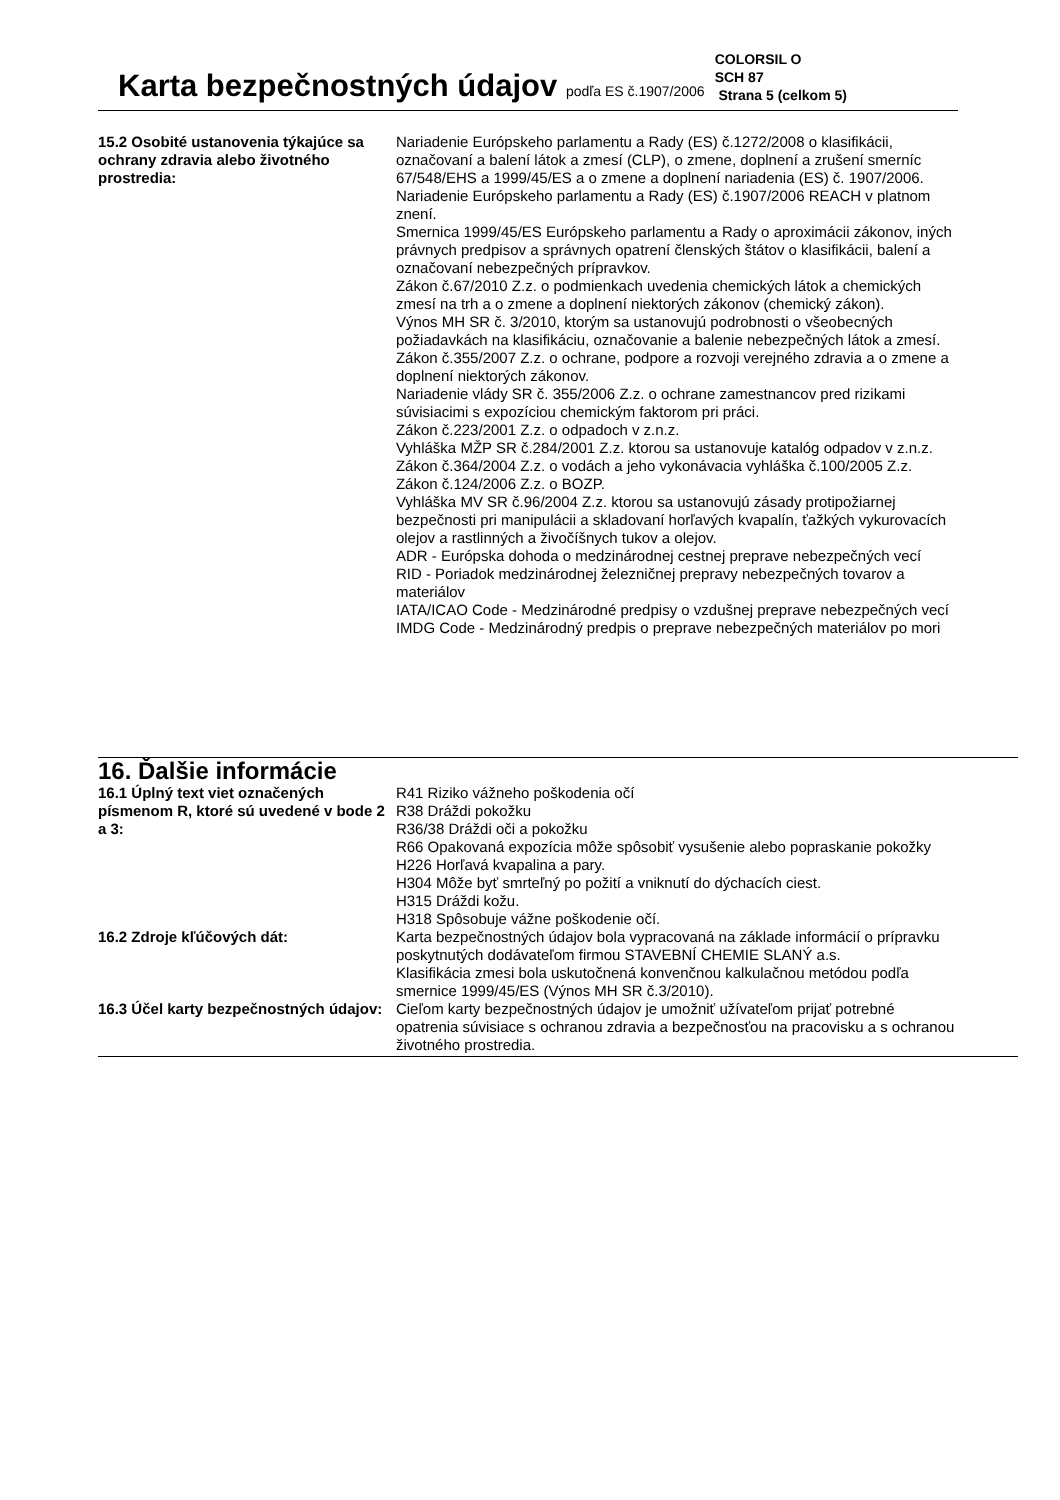Karta bezpečnostných údajov podľa ES č.1907/2006
COLORSIL O
SCH 87
Strana 5 (celkom 5)
15.2 Osobité ustanovenia týkajúce sa ochrany zdravia alebo životného prostredia:
Nariadenie Európskeho parlamentu a Rady (ES) č.1272/2008 o klasifikácii, označovaní a balení látok a zmesí (CLP), o zmene, doplnení a zrušení smerníc 67/548/EHS a 1999/45/ES a o zmene a doplnení nariadenia (ES) č. 1907/2006.
Nariadenie Európskeho parlamentu a Rady (ES) č.1907/2006 REACH v platnom znení.
Smernica 1999/45/ES Európskeho parlamentu a Rady o aproximácii zákonov, iných právnych predpisov a správnych opatrení členských štátov o klasifikácii, balení a označovaní nebezpečných prípravkov.
Zákon č.67/2010 Z.z. o podmienkach uvedenia chemických látok a chemických zmesí na trh a o zmene a doplnení niektorých zákonov (chemický zákon).
Výnos MH SR č. 3/2010, ktorým sa ustanovujú podrobnosti o všeobecných požiadavkách na klasifikáciu, označovanie a balenie nebezpečných látok a zmesí.
Zákon č.355/2007 Z.z. o ochrane, podpore a rozvoji verejného zdravia a o zmene a doplnení niektorých zákonov.
Nariadenie vlády SR č. 355/2006 Z.z. o ochrane zamestnancov pred rizikami súvisiacimi s expozíciou chemickým faktorom pri práci.
Zákon č.223/2001 Z.z. o odpadoch v z.n.z.
Vyhláška MŽP SR č.284/2001 Z.z. ktorou sa ustanovuje katalóg odpadov v z.n.z.
Zákon č.364/2004 Z.z. o vodách a jeho vykonávacia vyhláška č.100/2005 Z.z.
Zákon č.124/2006 Z.z. o BOZP.
Vyhláška MV SR č.96/2004 Z.z. ktorou sa ustanovujú zásady protipožiarnej bezpečnosti pri manipulácii a skladovaní horľavých kvapalín, ťažkých vykurovacích olejov a rastlinných a živočíšnych tukov a olejov.
ADR - Európska dohoda o medzinárodnej cestnej preprave nebezpečných vecí
RID - Poriadok medzinárodnej železničnej prepravy nebezpečných tovarov a materiálov
IATA/ICAO Code - Medzinárodné predpisy o vzdušnej preprave nebezpečných vecí
IMDG Code - Medzinárodný predpis o preprave nebezpečných materiálov po mori
16. Ďalšie informácie
16.1 Úplný text viet označených písmenom R, ktoré sú uvedené v bode 2 a 3:
R41 Riziko vážneho poškodenia očí
R38 Dráždi pokožku
R36/38 Dráždi oči a pokožku
R66 Opakovaná expozícia môže spôsobiť vysušenie alebo popraskanie pokožky
H226 Horľavá kvapalina a pary.
H304 Môže byť smrteľný po požití a vniknutí do dýchacích ciest.
H315 Dráždi kožu.
H318 Spôsobuje vážne poškodenie očí.
16.2 Zdroje kľúčových dát: Karta bezpečnostných údajov bola vypracovaná na základe informácií o prípravku poskytnutých dodávateľom firmou STAVEBNÍ CHEMIE SLANÝ a.s.
Klasifikácia zmesi bola uskutočnená konvenčnou kalkulačnou metódou podľa smernice 1999/45/ES (Výnos MH SR č.3/2010).
16.3 Účel karty bezpečnostných údajov:
Cieľom karty bezpečnostných údajov je umožniť užívateľom prijať potrebné opatrenia súvisiace s ochranou zdravia a bezpečnosťou na pracovisku a s ochranou životného prostredia.